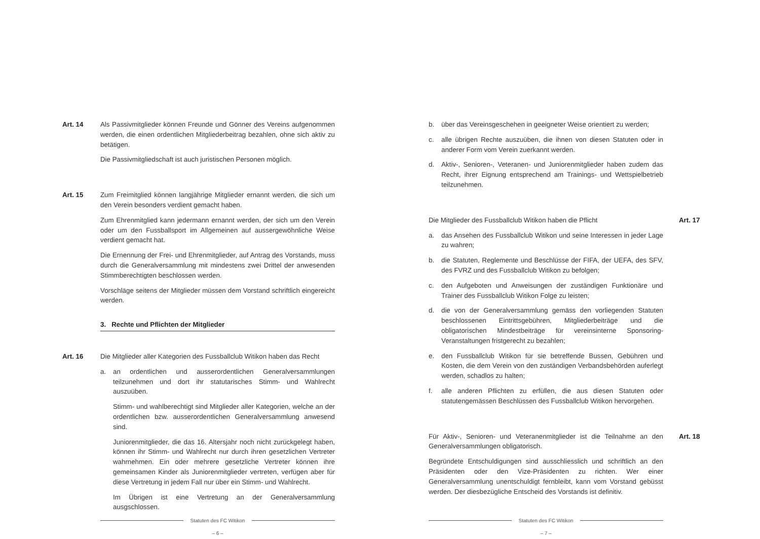Art. 14 Als Passivmitglieder können Freunde und Gönner des Vereins aufgenommen werden, die einen ordentlichen Mitgliederbeitrag bezahlen, ohne sich aktiv zu betätigen.
Die Passivmitgliedschaft ist auch juristischen Personen möglich.
Art. 15 Zum Freimitglied können langjährige Mitglieder ernannt werden, die sich um den Verein besonders verdient gemacht haben.
Zum Ehrenmitglied kann jedermann ernannt werden, der sich um den Verein oder um den Fussballsport im Allgemeinen auf aussergewöhnliche Weise verdient gemacht hat.
Die Ernennung der Frei- und Ehrenmitglieder, auf Antrag des Vorstands, muss durch die Generalversammlung mit mindestens zwei Drittel der anwesenden Stimmberechtigten beschlossen werden.
Vorschläge seitens der Mitglieder müssen dem Vorstand schriftlich eingereicht werden.
3. Rechte und Pflichten der Mitglieder
Art. 16 Die Mitglieder aller Kategorien des Fussballclub Witikon haben das Recht
a. an ordentlichen und ausserordentlichen Generalversammlungen teilzunehmen und dort ihr statutarisches Stimm- und Wahlrecht auszuüben.
Stimm- und wahlberechtigt sind Mitglieder aller Kategorien, welche an der ordentlichen bzw. ausserordentlichen Generalversammlung anwesend sind.
Juniorenmitglieder, die das 16. Altersjahr noch nicht zurückgelegt haben, können ihr Stimm- und Wahlrecht nur durch ihren gesetzlichen Vertreter wahrnehmen. Ein oder mehrere gesetzliche Vertreter können ihre gemeinsamen Kinder als Juniorenmitglieder vertreten, verfügen aber für diese Vertretung in jedem Fall nur über ein Stimm- und Wahlrecht.
Im Übrigen ist eine Vertretung an der Generalversammlung ausgschlossen.
Statuten des FC Witikon
– 6 –
b. über das Vereinsgeschehen in geeigneter Weise orientiert zu werden;
c. alle übrigen Rechte auszuüben, die ihnen von diesen Statuten oder in anderer Form vom Verein zuerkannt werden.
d. Aktiv-, Senioren-, Veteranen- und Juniorenmitglieder haben zudem das Recht, ihrer Eignung entsprechend am Trainings- und Wettspielbetrieb teilzunehmen.
Die Mitglieder des Fussballclub Witikon haben die Pflicht
a. das Ansehen des Fussballclub Witikon und seine Interessen in jeder Lage zu wahren;
b. die Statuten, Reglemente und Beschlüsse der FIFA, der UEFA, des SFV, des FVRZ und des Fussballclub Witikon zu befolgen;
c. den Aufgeboten und Anweisungen der zuständigen Funktionäre und Trainer des Fussballclub Witikon Folge zu leisten;
d. die von der Generalversammlung gemäss den vorliegenden Statuten beschlossenen Eintrittsgebühren, Mitgliederbeiträge und die obligatorischen Mindestbeiträge für vereinsinterne Sponsoring-Veranstaltungen fristgerecht zu bezahlen;
e. den Fussballclub Witikon für sie betreffende Bussen, Gebühren und Kosten, die dem Verein von den zuständigen Verbandsbehörden auferlegt werden, schadlos zu halten;
f. alle anderen Pflichten zu erfüllen, die aus diesen Statuten oder statutengemässen Beschlüssen des Fussballclub Witikon hervorgehen.
Art. 17
Für Aktiv-, Senioren- und Veteranenmitglieder ist die Teilnahme an den Generalversammlungen obligatorisch.
Begründete Entschuldigungen sind ausschliesslich und schriftlich an den Präsidenten oder den Vize-Präsidenten zu richten. Wer einer Generalversammlung unentschuldigt fernbleibt, kann vom Vorstand gebüsst werden. Der diesbezügliche Entscheid des Vorstands ist definitiv.
Art. 18
Statuten des FC Witikon
– 7 –